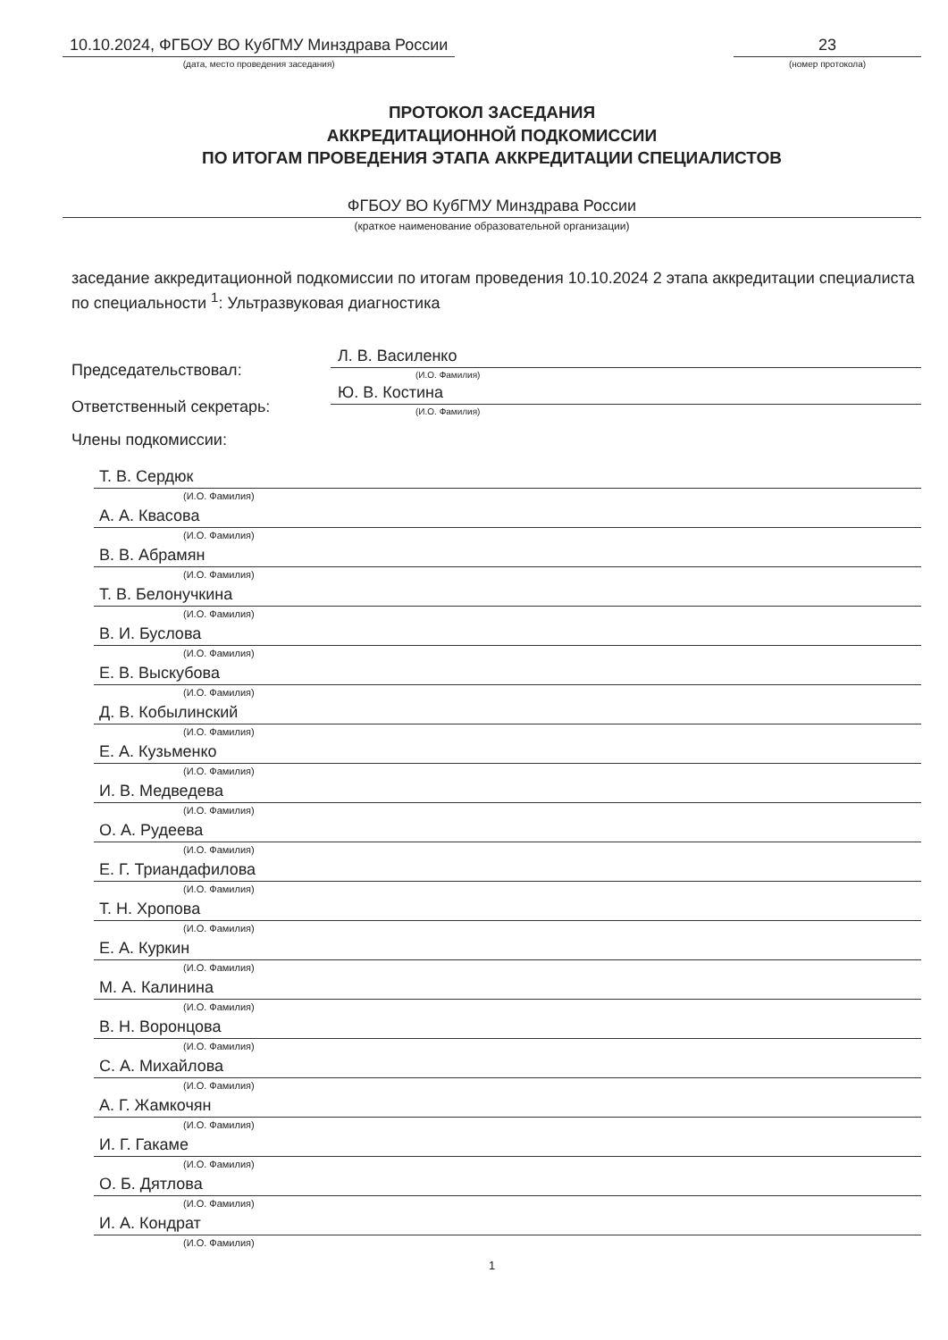10.10.2024, ФГБОУ ВО КубГМУ Минздрава России
(дата, место проведения заседания)
23
(номер протокола)
ПРОТОКОЛ ЗАСЕДАНИЯ
АККРЕДИТАЦИОННОЙ ПОДКОМИССИИ
ПО ИТОГАМ ПРОВЕДЕНИЯ ЭТАПА АККРЕДИТАЦИИ СПЕЦИАЛИСТОВ
ФГБОУ ВО КубГМУ Минздрава России
(краткое наименование образовательной организации)
заседание аккредитационной подкомиссии по итогам проведения 10.10.2024 2 этапа аккредитации специалиста по специальности <sup>1</sup>: Ультразвуковая диагностика
Председательствовал:
Л. В. Василенко
(И.О. Фамилия)
Ответственный секретарь:
Ю. В. Костина
(И.О. Фамилия)
Члены подкомиссии:
Т. В. Сердюк
(И.О. Фамилия)
А. А. Квасова
(И.О. Фамилия)
В. В. Абрамян
(И.О. Фамилия)
Т. В. Белонучкина
(И.О. Фамилия)
В. И. Буслова
(И.О. Фамилия)
Е. В. Выскубова
(И.О. Фамилия)
Д. В. Кобылинский
(И.О. Фамилия)
Е. А. Кузьменко
(И.О. Фамилия)
И. В. Медведева
(И.О. Фамилия)
О. А. Рудеева
(И.О. Фамилия)
Е. Г. Триандафилова
(И.О. Фамилия)
Т. Н. Хропова
(И.О. Фамилия)
Е. А. Куркин
(И.О. Фамилия)
М. А. Калинина
(И.О. Фамилия)
В. Н. Воронцова
(И.О. Фамилия)
С. А. Михайлова
(И.О. Фамилия)
А. Г. Жамкочян
(И.О. Фамилия)
И. Г. Гакаме
(И.О. Фамилия)
О. Б. Дятлова
(И.О. Фамилия)
И. А. Кондрат
(И.О. Фамилия)
1